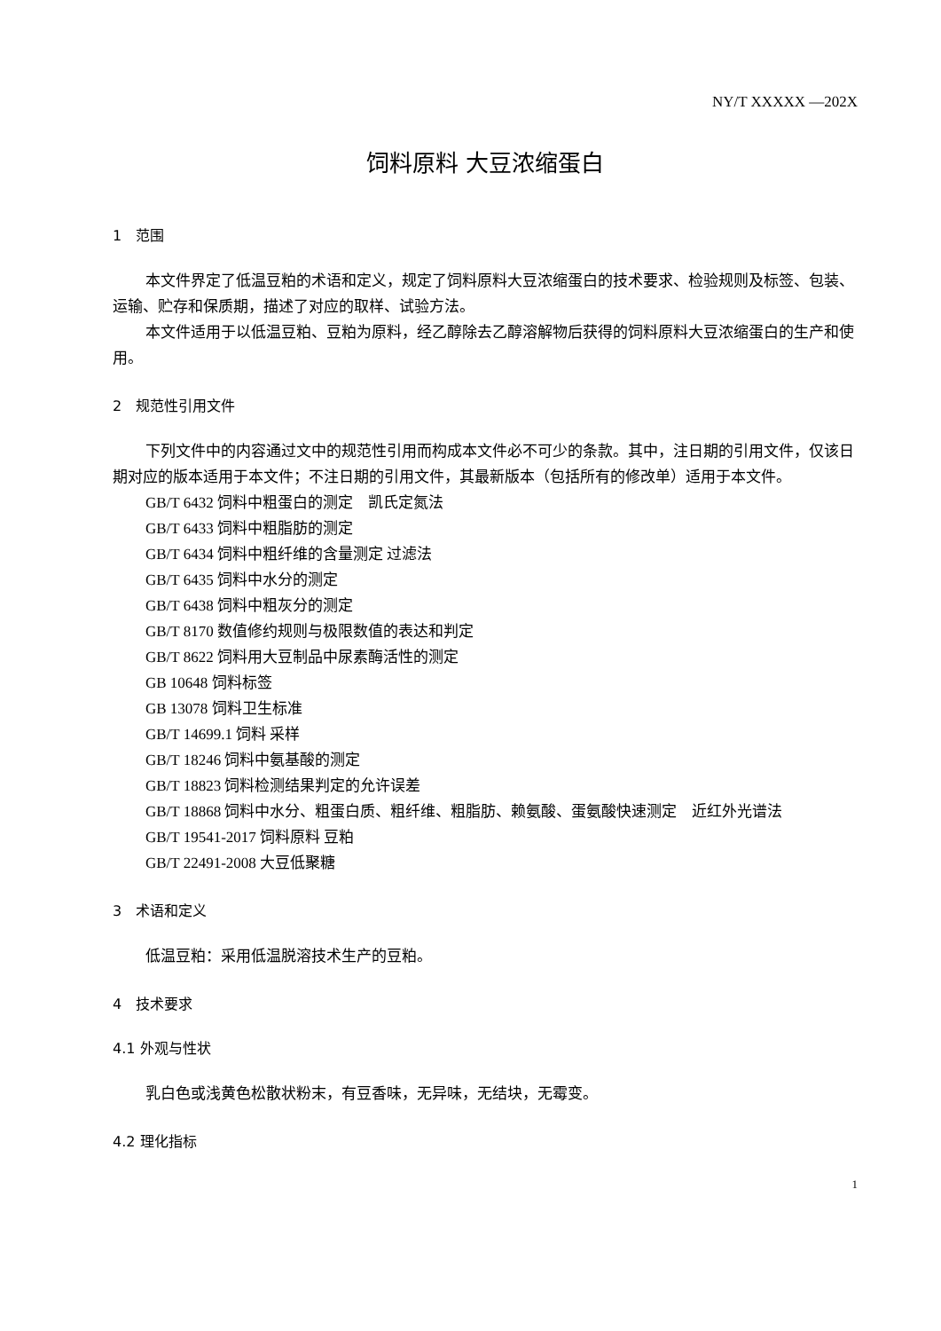NY/T XXXXX —202X
饲料原料 大豆浓缩蛋白
1　范围
本文件界定了低温豆粕的术语和定义，规定了饲料原料大豆浓缩蛋白的技术要求、检验规则及标签、包装、运输、贮存和保质期，描述了对应的取样、试验方法。
本文件适用于以低温豆粕、豆粕为原料，经乙醇除去乙醇溶解物后获得的饲料原料大豆浓缩蛋白的生产和使用。
2　规范性引用文件
下列文件中的内容通过文中的规范性引用而构成本文件必不可少的条款。其中，注日期的引用文件，仅该日期对应的版本适用于本文件；不注日期的引用文件，其最新版本（包括所有的修改单）适用于本文件。
GB/T 6432 饲料中粗蛋白的测定　凯氏定氮法
GB/T 6433 饲料中粗脂肪的测定
GB/T 6434 饲料中粗纤维的含量测定 过滤法
GB/T 6435 饲料中水分的测定
GB/T 6438 饲料中粗灰分的测定
GB/T 8170 数值修约规则与极限数值的表达和判定
GB/T 8622 饲料用大豆制品中尿素酶活性的测定
GB 10648 饲料标签
GB 13078 饲料卫生标准
GB/T 14699.1 饲料 采样
GB/T 18246 饲料中氨基酸的测定
GB/T 18823 饲料检测结果判定的允许误差
GB/T 18868 饲料中水分、粗蛋白质、粗纤维、粗脂肪、赖氨酸、蛋氨酸快速测定　近红外光谱法
GB/T 19541-2017 饲料原料 豆粕
GB/T 22491-2008 大豆低聚糖
3　术语和定义
低温豆粕：采用低温脱溶技术生产的豆粕。
4　技术要求
4.1 外观与性状
乳白色或浅黄色松散状粉末，有豆香味，无异味，无结块，无霉变。
4.2 理化指标
1